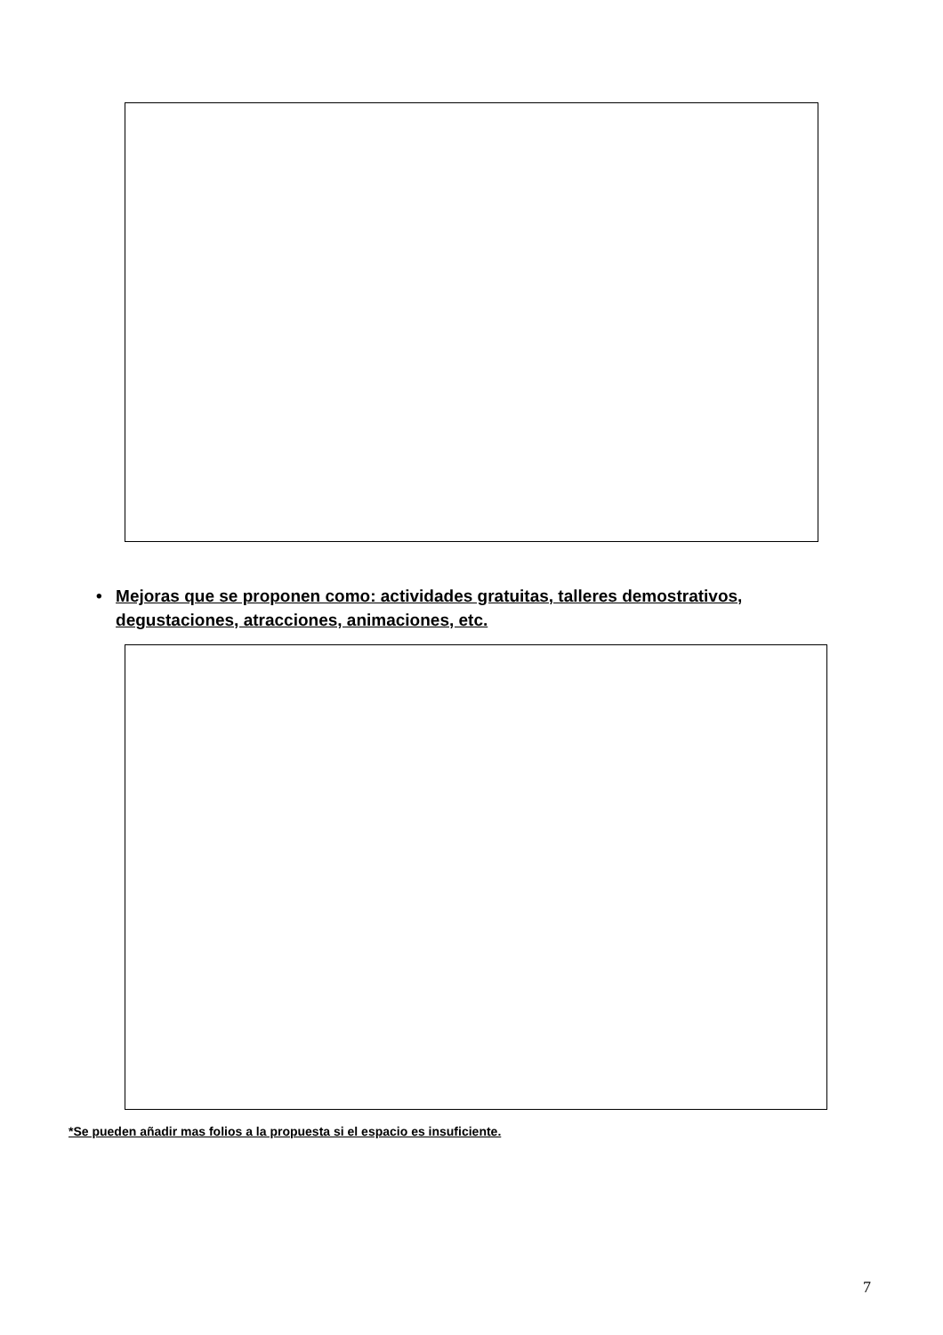• Mejoras que se proponen como: actividades gratuitas, talleres demostrativos, degustaciones, atracciones, animaciones, etc.
*Se pueden añadir mas folios a la propuesta si el espacio es insuficiente.
7